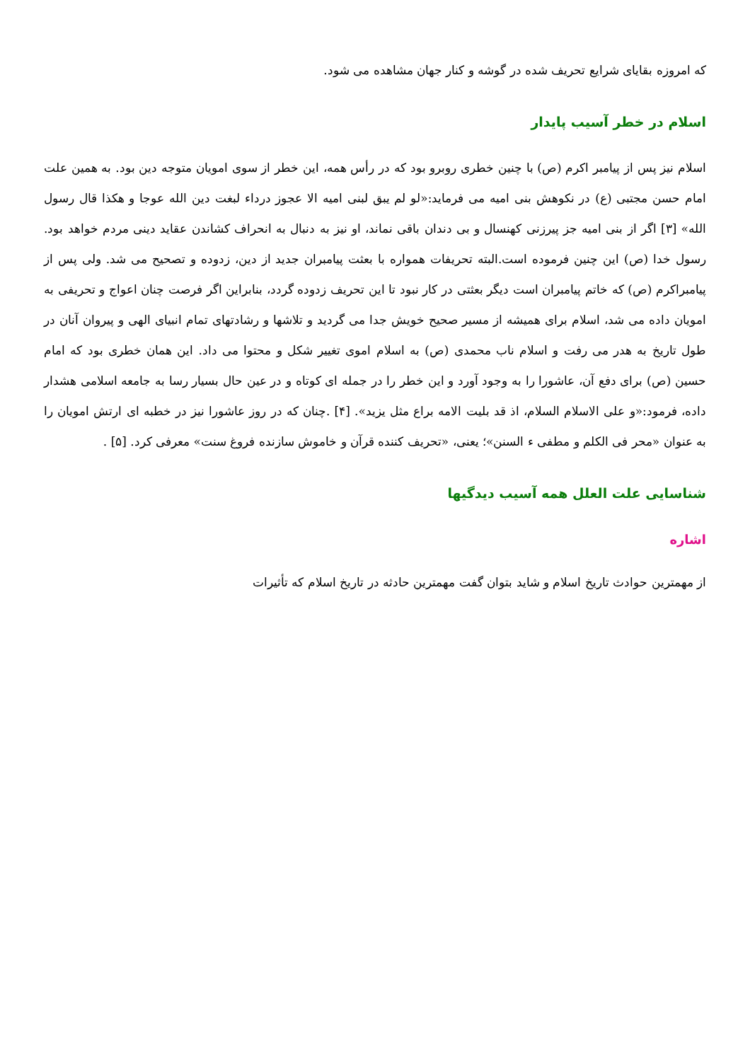که امروزه بقایای شرایع تحریف شده در گوشه و کنار جهان مشاهده می شود.
اسلام در خطر آسیب پایدار
اسلام نیز پس از پیامبر اکرم (ص) با چنین خطری روبرو بود که در رأس همه، این خطر از سوی امویان متوجه دین بود. به همین علت امام حسن مجتبی (ع) در نکوهش بنی امیه می فرماید:«لو لم یبق لبنی امیه الا عجوز درداء لبغت دین الله عوجا و هکذا قال رسول الله» [۳] اگر از بنی امیه جز پیرزنی کهنسال و بی دندان باقی نماند، او نیز به دنبال به انحراف کشاندن عقاید دینی مردم خواهد بود. رسول خدا (ص) این چنین فرموده است.البته تحریفات همواره با بعثت پیامبران جدید از دین، زدوده و تصحیح می شد. ولی پس از پیامبراکرم (ص) که خاتم پیامبران است دیگر بعثتی در کار نبود تا این تحریف زدوده گردد، بنابراین اگر فرصت چنان اعواج و تحریفی به امویان داده می شد، اسلام برای همیشه از مسیر صحیح خویش جدا می گردید و تلاشها و رشادتهای تمام انبیای الهی و پیروان آنان در طول تاریخ به هدر می رفت و اسلام ناب محمدی (ص) به اسلام اموی تغییر شکل و محتوا می داد. این همان خطری بود که امام حسین (ص) برای دفع آن، عاشورا را به وجود آورد و این خطر را در جمله ای کوتاه و در عین حال بسیار رسا به جامعه اسلامی هشدار داده، فرمود:«و علی الاسلام السلام، اذ قد بلیت الامه براع مثل یزید». [۴] .چنان که در روز عاشورا نیز در خطبه ای ارتش امویان را به عنوان «محر فی الکلم و مطفی ء السنن»؛ یعنی، «تحریف کننده قرآن و خاموش سازنده فروغ سنت» معرفی کرد. [۵] .
شناسایی علت العلل همه آسیب دیدگیها
اشاره
از مهمترین حوادث تاریخ اسلام و شاید بتوان گفت مهمترین حادثه در تاریخ اسلام که تأثیرات